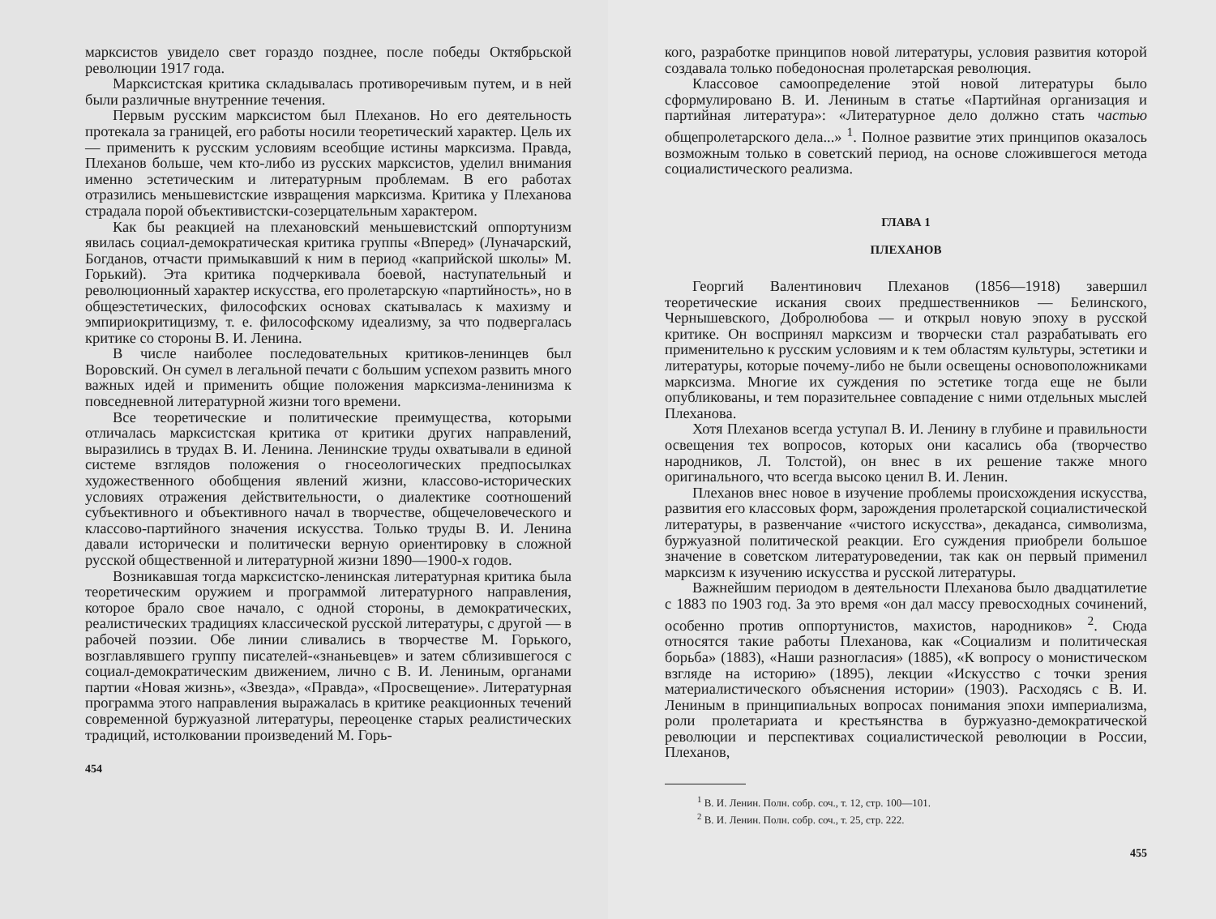марксистов увидело свет гораздо позднее, после победы Октябрьской революции 1917 года.
Марксистская критика складывалась противоречивым путем, и в ней были различные внутренние течения.
Первым русским марксистом был Плеханов. Но его деятельность протекала за границей, его работы носили теоретический характер. Цель их — применить к русским условиям всеобщие истины марксизма. Правда, Плеханов больше, чем кто-либо из русских марксистов, уделил внимания именно эстетическим и литературным проблемам. В его работах отразились меньшевистские извращения марксизма. Критика у Плеханова страдала порой объективистски-созерцательным характером.
Как бы реакцией на плехановский меньшевистский оппортунизм явилась социал-демократическая критика группы «Вперед» (Луначарский, Богданов, отчасти примыкавший к ним в период «каприйской школы» М. Горький). Эта критика подчеркивала боевой, наступательный и революционный характер искусства, его пролетарскую «партийность», но в общеэстетических, философских основах скатывалась к махизму и эмпириокритицизму, т. е. философскому идеализму, за что подвергалась критике со стороны В. И. Ленина.
В числе наиболее последовательных критиков-ленинцев был Воровский. Он сумел в легальной печати с большим успехом развить много важных идей и применить общие положения марксизма-ленинизма к повседневной литературной жизни того времени.
Все теоретические и политические преимущества, которыми отличалась марксистская критика от критики других направлений, выразились в трудах В. И. Ленина. Ленинские труды охватывали в единой системе взглядов положения о гносеологических предпосылках художественного обобщения явлений жизни, классово-исторических условиях отражения действительности, о диалектике соотношений субъективного и объективного начал в творчестве, общечеловеческого и классово-партийного значения искусства. Только труды В. И. Ленина давали исторически и политически верную ориентировку в сложной русской общественной и литературной жизни 1890—1900-х годов.
Возникавшая тогда марксистско-ленинская литературная критика была теоретическим оружием и программой литературного направления, которое брало свое начало, с одной стороны, в демократических, реалистических традициях классической русской литературы, с другой — в рабочей поэзии. Обе линии сливались в творчестве М. Горького, возглавлявшего группу писателей-«знаньевцев» и затем сблизившегося с социал-демократическим движением, лично с В. И. Лениным, органами партии «Новая жизнь», «Звезда», «Правда», «Просвещение». Литературная программа этого направления выражалась в критике реакционных течений современной буржуазной литературы, переоценке старых реалистических традиций, истолковании произведений М. Горь-
454
кого, разработке принципов новой литературы, условия развития которой создавала только победоносная пролетарская революция.
Классовое самоопределение этой новой литературы было сформулировано В. И. Лениным в статье «Партийная организация и партийная литература»: «Литературное дело должно стать частью общепролетарского дела...» <sup>1</sup>. Полное развитие этих принципов оказалось возможным только в советский период, на основе сложившегося метода социалистического реализма.
ГЛАВА 1
ПЛЕХАНОВ
Георгий Валентинович Плеханов (1856—1918) завершил теоретические искания своих предшественников — Белинского, Чернышевского, Добролюбова — и открыл новую эпоху в русской критике. Он воспринял марксизм и творчески стал разрабатывать его применительно к русским условиям и к тем областям культуры, эстетики и литературы, которые почему-либо не были освещены основоположниками марксизма. Многие их суждения по эстетике тогда еще не были опубликованы, и тем поразительнее совпадение с ними отдельных мыслей Плеханова.
Хотя Плеханов всегда уступал В. И. Ленину в глубине и правильности освещения тех вопросов, которых они касались оба (творчество народников, Л. Толстой), он внес в их решение также много оригинального, что всегда высоко ценил В. И. Ленин.
Плеханов внес новое в изучение проблемы происхождения искусства, развития его классовых форм, зарождения пролетарской социалистической литературы, в развенчание «чистого искусства», декаданса, символизма, буржуазной политической реакции. Его суждения приобрели большое значение в советском литературоведении, так как он первый применил марксизм к изучению искусства и русской литературы.
Важнейшим периодом в деятельности Плеханова было двадцатилетие с 1883 по 1903 год. За это время «он дал массу превосходных сочинений, особенно против оппортунистов, махистов, народников» <sup>2</sup>. Сюда относятся такие работы Плеханова, как «Социализм и политическая борьба» (1883), «Наши разногласия» (1885), «К вопросу о монистическом взгляде на историю» (1895), лекции «Искусство с точки зрения материалистического объяснения истории» (1903). Расходясь с В. И. Лениным в принципиальных вопросах понимания эпохи империализма, роли пролетариата и крестьянства в буржуазно-демократической революции и перспективах социалистической революции в России, Плеханов,
<sup>1</sup> В. И. Ленин. Полн. собр. соч., т. 12, стр. 100—101.
<sup>2</sup> В. И. Ленин. Полн. собр. соч., т. 25, стр. 222.
455